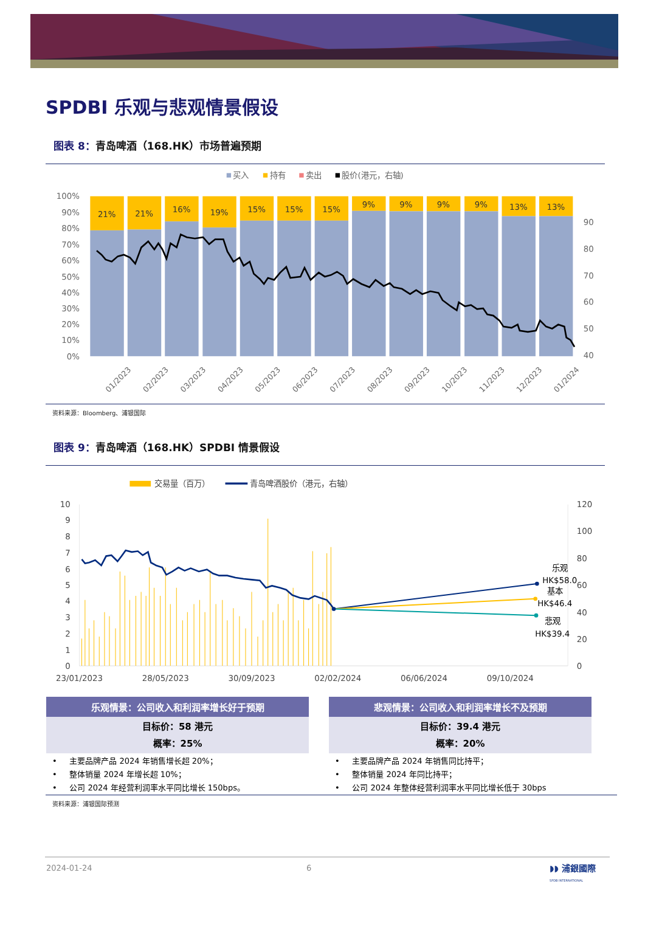SPDBI 乐观与悲观情景假设
图表 8：青岛啤酒（168.HK）市场普遍预期
买入
持有
卖出
股价(港元，右轴)
100%
90%
80%
70%
60%
50%
40%
30%
20%
10%
0%
90
80
70
60
50
40
21%
21%
16%
19%
15%
15%
15%
9%
9%
9%
9%
13%
13%
01/2023
02/2023
03/2023
04/2023
05/2023
06/2023
07/2023
08/2023
09/2023
10/2023
11/2023
12/2023
01/2024
资料来源：Bloomberg、浦银国际
图表 9：青岛啤酒（168.HK）SPDBI 情景假设
交易量（百万）
青岛啤酒股价（港元，右轴）
10
9
8
7
6
5
4
3
2
1
0
120
100
80
60
40
20
0
23/01/2023
28/05/2023
30/09/2023
02/02/2024
06/06/2024
09/10/2024
乐观
HK$58.0
基本
HK$46.4
悲观
HK$39.4
乐观情景：公司收入和利润率增长好于预期
目标价：58 港元
概率：25%
• 主要品牌产品 2024 年销售增长超 20%；
• 整体销量 2024 年增长超 10%；
• 公司 2024 年经营利润率水平同比增长 150bps。
悲观情景：公司收入和利润率增长不及预期
目标价：39.4 港元
概率：20%
• 主要品牌产品 2024 年销售同比持平；
• 整体销量 2024 年同比持平；
• 公司 2024 年整体经营利润率水平同比增长低于 30bps
资料来源：浦银国际预测
2024-01-24 6
◗◗ 浦銀國際
SPDB INTERNATIONAL